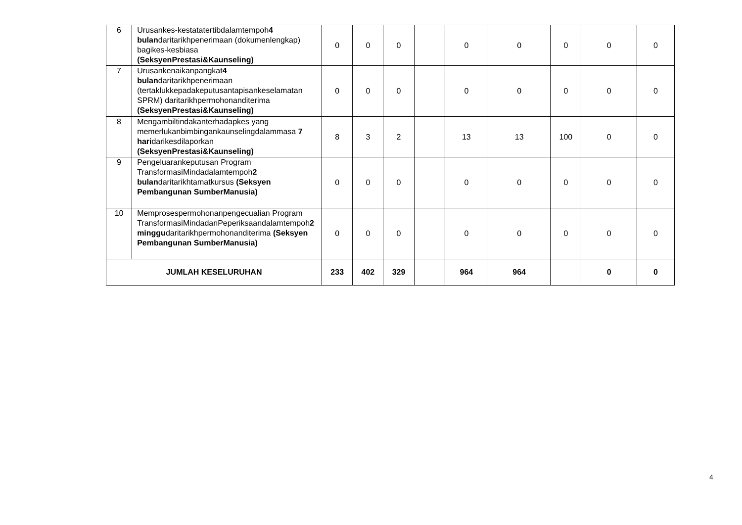| 6 | Urusankes-kestatatertibdalamtempoh 4 bulan daritarikhpenerimaan (dokumenlengkap) bagikes-kesbiasa (SeksyenPrestasi&Kaunseling) | 0 | 0 | 0 | | 0 | 0 | 0 | 0 | 0 |
| 7 | Urusankenaikanpangkat 4 bulan daritarikhpenerimaan (tertaklukkepadakeputusantapisankeselamatan SPRM) daritarikhpermohonanditerima (SeksyenPrestasi&Kaunseling) | 0 | 0 | 0 | | 0 | 0 | 0 | 0 | 0 |
| 8 | Mengambiltindakanterhadapkes yang memerlukanbimbingankaunselingdalammasa 7 hari darikesdilaporkan (SeksyenPrestasi&Kaunseling) | 8 | 3 | 2 | | 13 | 13 | 100 | 0 | 0 |
| 9 | Pengeluarankeputusan Program TransformasiMindadalamtempoh 2 bulan daritarikhtamatkursus (Seksyen Pembangunan SumberManusia) | 0 | 0 | 0 | | 0 | 0 | 0 | 0 | 0 |
| 10 | Memprosespermohonanpengecualian Program TransformasiMindadanPeperiksaandalamtempoh 2 minggu daritarikhpermohonanditerima (Seksyen Pembangunan SumberManusia) | 0 | 0 | 0 | | 0 | 0 | 0 | 0 | 0 |
| JUMLAH KESELURUHAN | | 233 | 402 | 329 | | 964 | 964 | | 0 | 0 |
4